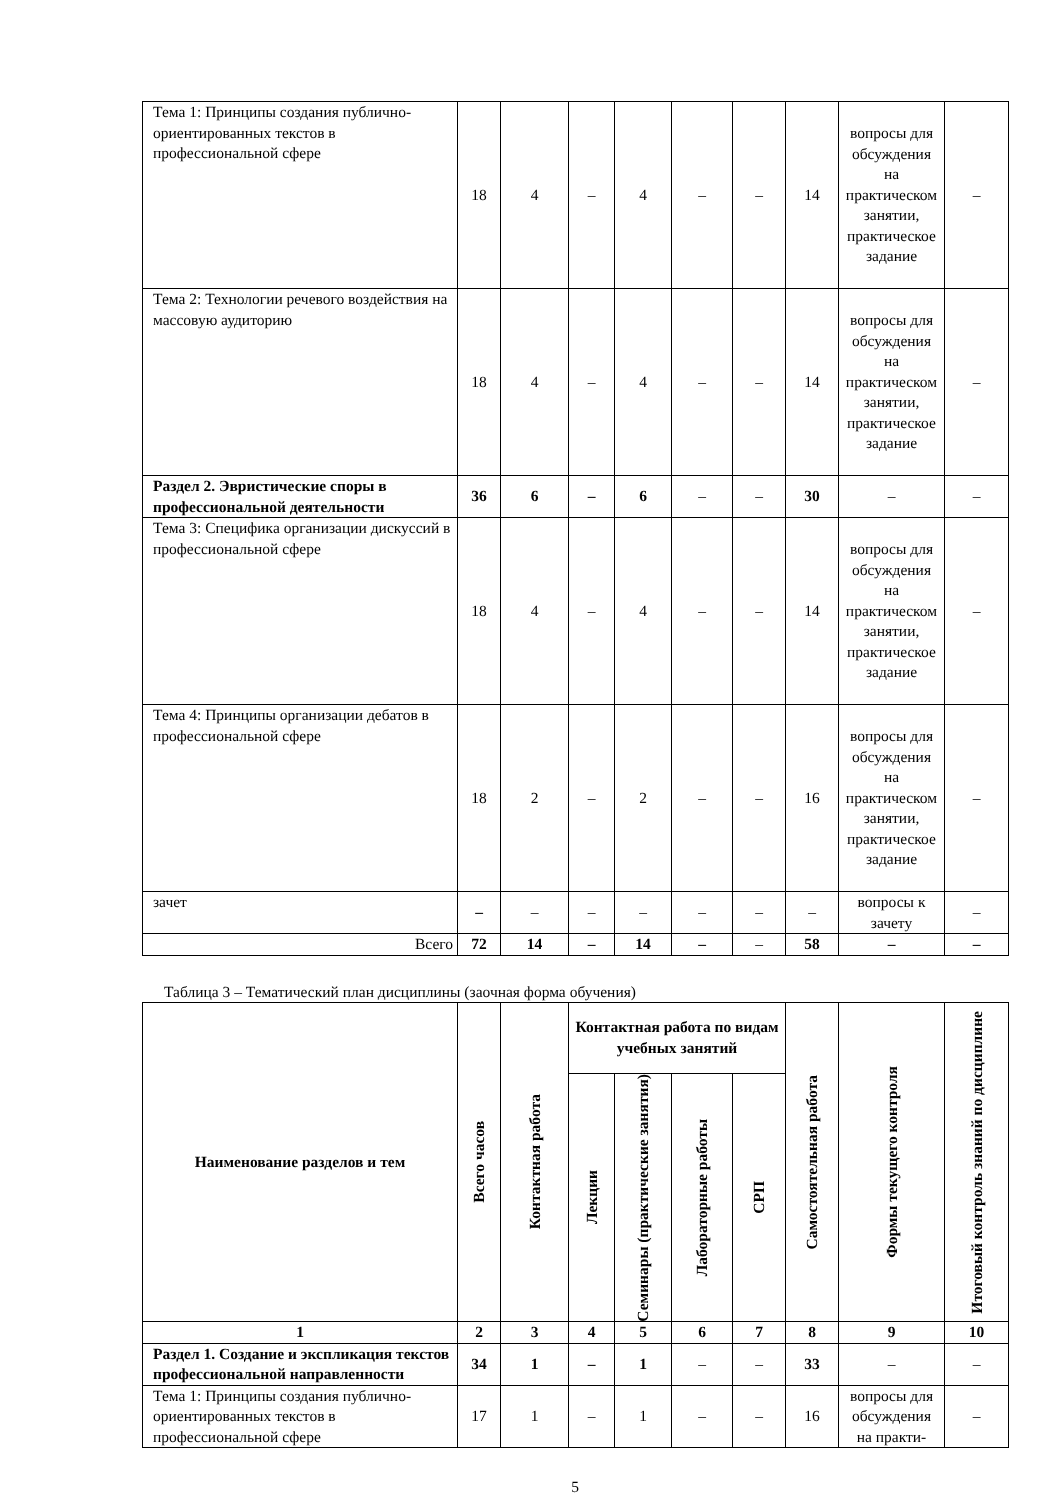| Тема 1: Принципы создания публично-ориентированных текстов в профессиональной сфере | 18 | 4 | – | 4 | – | – | 14 | вопросы для обсуждения на практическом занятии, практическое задание | – |
| Тема 2: Технологии речевого воздействия на массовую аудиторию | 18 | 4 | – | 4 | – | – | 14 | вопросы для обсуждения на практическом занятии, практическое задание | – |
| Раздел 2. Эвристические споры в профессиональной деятельности | 36 | 6 | – | 6 | – | – | 30 | – | – |
| Тема 3: Специфика организации дискуссий в профессиональной сфере | 18 | 4 | – | 4 | – | – | 14 | вопросы для обсуждения на практическом занятии, практическое задание | – |
| Тема 4: Принципы организации дебатов в профессиональной сфере | 18 | 2 | – | 2 | – | – | 16 | вопросы для обсуждения на практическом занятии, практическое задание | – |
| зачет | – | – | – | – | – | – | – | вопросы к зачету | – |
| Всего | 72 | 14 | – | 14 | – | – | 58 | – | – |
Таблица 3 – Тематический план дисциплины (заочная форма обучения)
| Наименование разделов и тем | Всего часов | Контактная работа | Контактная работа по видам учебных занятий | | | | Самостоятельная работа | Формы текущего контроля | Итоговый контроль знаний по дисциплине |
| --- | --- | --- | --- | --- | --- | --- | --- | --- | --- |
| | | | Лекции | Семинары (практические занятия) | Лабораторные работы | СРП | | | |
| 1 | 2 | 3 | 4 | 5 | 6 | 7 | 8 | 9 | 10 |
| Раздел 1. Создание и экспликация текстов профессиональной направленности | 34 | 1 | – | 1 | – | – | 33 | – | – |
| Тема 1: Принципы создания публично-ориентированных текстов в профессиональной сфере | 17 | 1 | – | 1 | – | – | 16 | вопросы для обсуждения на практи- | – |
5